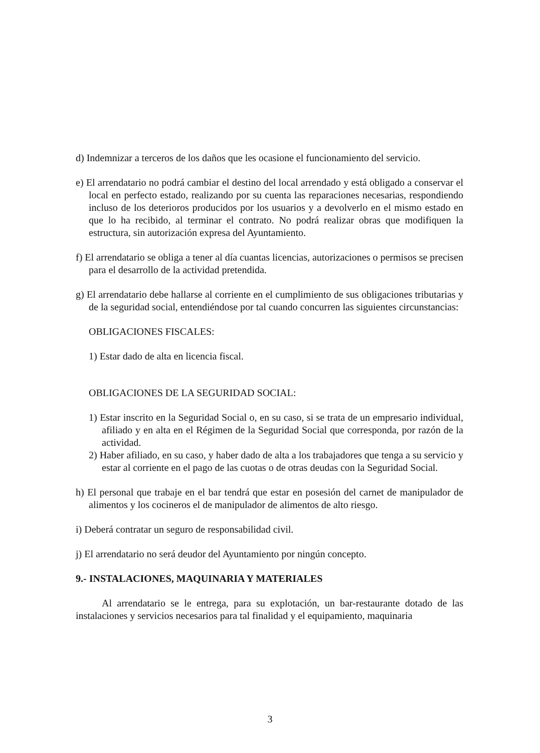d) Indemnizar a terceros de los daños que les ocasione el funcionamiento del servicio.
e) El arrendatario no podrá cambiar el destino del local arrendado y está obligado a conservar el local en perfecto estado, realizando por su cuenta las reparaciones necesarias, respondiendo incluso de los deterioros producidos por los usuarios y a devolverlo en el mismo estado en que lo ha recibido, al terminar el contrato. No podrá realizar obras que modifiquen la estructura, sin autorización expresa del Ayuntamiento.
f) El arrendatario se obliga a tener al día cuantas licencias, autorizaciones o permisos se precisen para el desarrollo de la actividad pretendida.
g) El arrendatario debe hallarse al corriente en el cumplimiento de sus obligaciones tributarias y de la seguridad social, entendiéndose por tal cuando concurren las siguientes circunstancias:
OBLIGACIONES FISCALES:
1) Estar dado de alta en licencia fiscal.
OBLIGACIONES DE LA SEGURIDAD SOCIAL:
1) Estar inscrito en la Seguridad Social o, en su caso, si se trata de un empresario individual, afiliado y en alta en el Régimen de la Seguridad Social que corresponda, por razón de la actividad.
2) Haber afiliado, en su caso, y haber dado de alta a los trabajadores que tenga a su servicio y estar al corriente en el pago de las cuotas o de otras deudas con la Seguridad Social.
h) El personal que trabaje en el bar tendrá que estar en posesión del carnet de manipulador de alimentos y los cocineros el de manipulador de alimentos de alto riesgo.
i) Deberá contratar un seguro de responsabilidad civil.
j) El arrendatario no será deudor del Ayuntamiento por ningún concepto.
9.- INSTALACIONES, MAQUINARIA Y MATERIALES
Al arrendatario se le entrega, para su explotación, un bar-restaurante dotado de las instalaciones y servicios necesarios para tal finalidad y el equipamiento, maquinaria
3